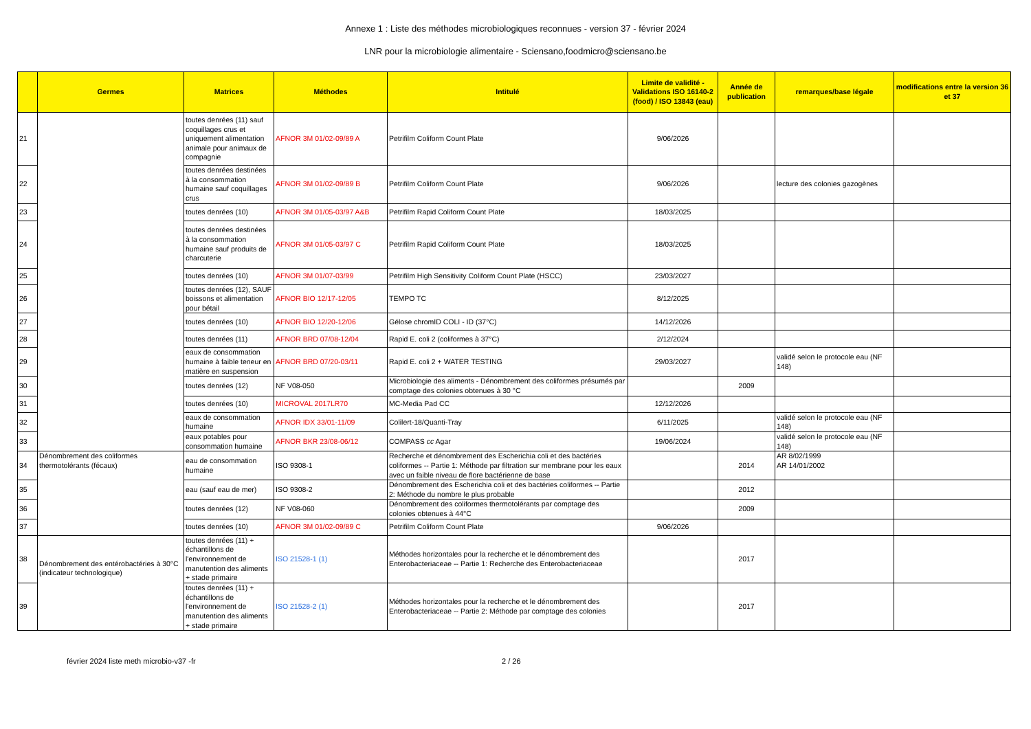Annexe 1 : Liste des méthodes microbiologiques reconnues - version 37 - février 2024
LNR pour la microbiologie alimentaire - Sciensano,foodmicro@sciensano.be
| | Germes | Matrices | Méthodes | Intitulé | Limite de validité - Validations ISO 16140-2 (food) / ISO 13843 (eau) | Année de publication | remarques/base légale | modifications entre la version 36 et 37 |
| --- | --- | --- | --- | --- | --- | --- | --- | --- |
| 21 | | toutes denrées (11) sauf coquillages crus et uniquement alimentation animale pour animaux de compagnie | AFNOR 3M 01/02-09/89 A | Petrifilm Coliform Count Plate | 9/06/2026 | | | |
| 22 | | toutes denrées destinées à la consommation humaine sauf coquillages crus | AFNOR 3M 01/02-09/89 B | Petrifilm Coliform Count Plate | 9/06/2026 | | lecture des colonies gazogènes | |
| 23 | | toutes denrées (10) | AFNOR 3M 01/05-03/97 A&B | Petrifilm Rapid Coliform Count Plate | 18/03/2025 | | | |
| 24 | | toutes denrées destinées à la consommation humaine sauf produits de charcuterie | AFNOR 3M 01/05-03/97 C | Petrifilm Rapid Coliform Count Plate | 18/03/2025 | | | |
| 25 | | toutes denrées (10) | AFNOR 3M 01/07-03/99 | Petrifilm High Sensitivity Coliform Count Plate (HSCC) | 23/03/2027 | | | |
| 26 | | toutes denrées (12), SAUF boissons et alimentation pour bétail | AFNOR BIO 12/17-12/05 | TEMPO TC | 8/12/2025 | | | |
| 27 | | toutes denrées (10) | AFNOR BIO 12/20-12/06 | Gélose chromID COLI - ID (37°C) | 14/12/2026 | | | |
| 28 | | toutes denrées (11) | AFNOR BRD 07/08-12/04 | Rapid E. coli 2 (coliformes à 37°C) | 2/12/2024 | | | |
| 29 | | eaux de consommation humaine à faible teneur en matière en suspension | AFNOR BRD 07/20-03/11 | Rapid E. coli 2 + WATER TESTING | 29/03/2027 | | validé selon le protocole eau (NF 148) | |
| 30 | | toutes denrées (12) | NF V08-050 | Microbiologie des aliments - Dénombrement des coliformes présumés par comptage des colonies obtenues à 30 °C | | 2009 | | |
| 31 | | toutes denrées (10) | MICROVAL 2017LR70 | MC-Media Pad CC | 12/12/2026 | | | |
| 32 | | eaux de consommation humaine | AFNOR IDX 33/01-11/09 | Colilert-18/Quanti-Tray | 6/11/2025 | | validé selon le protocole eau (NF 148) | |
| 33 | | eaux potables pour consommation humaine | AFNOR BKR 23/08-06/12 | COMPASS cc Agar | 19/06/2024 | | validé selon le protocole eau (NF 148) | |
| 34 | Dénombrement des coliformes thermotolérants (fécaux) | eau de consommation humaine | ISO 9308-1 | Recherche et dénombrement des Escherichia coli et des bactéries coliformes -- Partie 1: Méthode par filtration sur membrane pour les eaux avec un faible niveau de flore bactérienne de base | | 2014 | AR 8/02/1999 AR 14/01/2002 | |
| 35 | | eau (sauf eau de mer) | ISO 9308-2 | Dénombrement des Escherichia coli et des bactéries coliformes -- Partie 2: Méthode du nombre le plus probable | | 2012 | | |
| 36 | | toutes denrées (12) | NF V08-060 | Dénombrement des coliformes thermotolérants par comptage des colonies obtenues à 44°C | | 2009 | | |
| 37 | | toutes denrées (10) | AFNOR 3M 01/02-09/89 C | Petrifilm Coliform Count Plate | 9/06/2026 | | | |
| 38 | Dénombrement des entérobactéries à 30°C (indicateur technologique) | toutes denrées (11) + échantillons de l'environnement de manutention des aliments + stade primaire | ISO 21528-1 (1) | Méthodes horizontales pour la recherche et le dénombrement des Enterobacteriaceae -- Partie 1: Recherche des Enterobacteriaceae | | 2017 | | |
| 39 | | toutes denrées (11) + échantillons de l'environnement de manutention des aliments + stade primaire | ISO 21528-2 (1) | Méthodes horizontales pour la recherche et le dénombrement des Enterobacteriaceae -- Partie 2: Méthode par comptage des colonies | | 2017 | | |
février 2024 liste meth microbio-v37 -fr 2 / 26